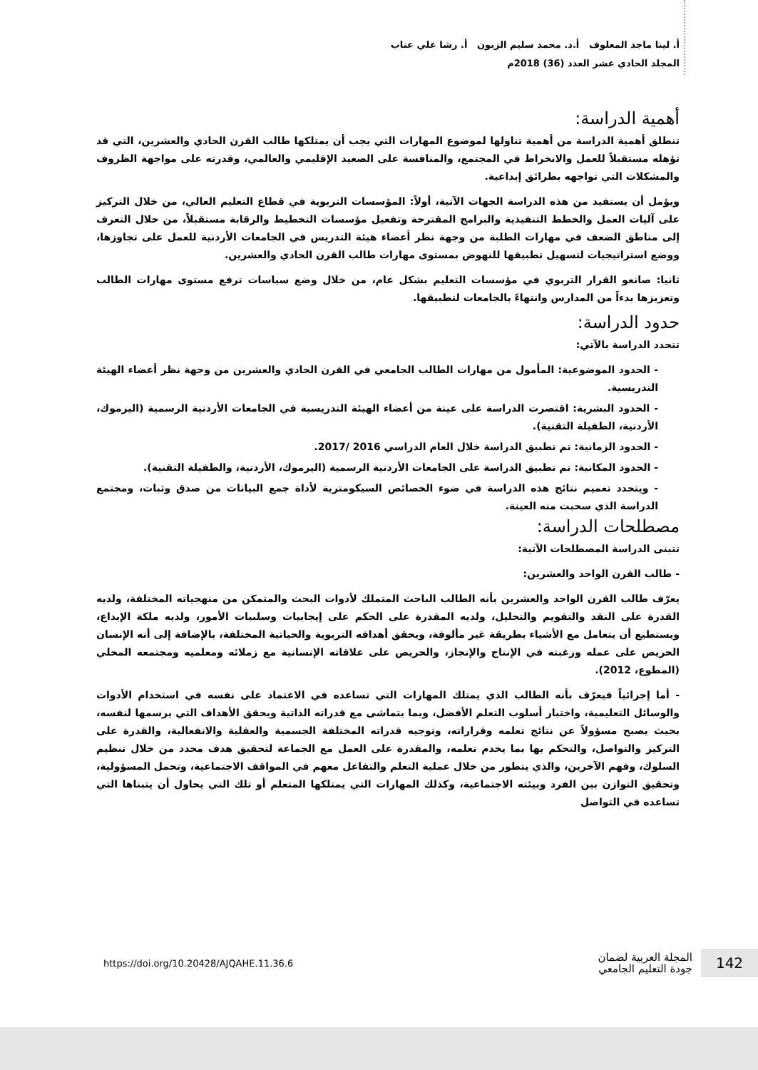أ. لينا ماجد المعلوف أ.د. محمد سليم الزبون أ. رشا علي عناب
المجلد الحادي عشر العدد (36) 2018م
أهمية الدراسة:
تنطلق أهمية الدراسة من أهمية تناولها لموضوع المهارات التي يجب أن يمتلكها طالب القرن الحادي والعشرين، التي قد تؤهله مستقبلاً للعمل والانخراط في المجتمع، والمنافسة على الصعيد الإقليمي والعالمي، وقدرته على مواجهة الظروف والمشكلات التي تواجهه بطرائق إبداعية.
ويؤمل أن يستفيد من هذه الدراسة الجهات الآتية، أولاً: المؤسسات التربوية في قطاع التعليم العالي، من خلال التركيز على آليات العمل والخطط التنفيذية والبرامج المقترحة وتفعيل مؤسسات التخطيط والرقابة مستقبلاً، من خلال التعرف إلى مناطق الضعف في مهارات الطلبة من وجهة نظر أعضاء هيئة التدريس في الجامعات الأردنية للعمل على تجاوزها، ووضع استراتيجيات لتسهيل تطبيقها للنهوض بمستوى مهارات طالب القرن الحادي والعشرين.
ثانيا: صانعو القرار التربوي في مؤسسات التعليم بشكل عام، من خلال وضع سياسات ترفع مستوى مهارات الطالب وتعزيزها بدءاً من المدارس وانتهاءً بالجامعات لتطبيقها.
حدود الدراسة:
تتحدد الدراسة بالآتي:
- الحدود الموضوعية: المأمول من مهارات الطالب الجامعي في القرن الحادي والعشرين من وجهة نظر أعضاء الهيئة التدريسية.
- الحدود البشرية: اقتصرت الدراسة على عينة من أعضاء الهيئة التدريسية في الجامعات الأردنية الرسمية (اليرموك، الأردنية، الطفيلة التقنية).
- الحدود الزمانية: تم تطبيق الدراسة خلال العام الدراسي 2016 /2017.
- الحدود المكانية: تم تطبيق الدراسة على الجامعات الأردنية الرسمية (اليرموك، الأردنية، والطفيلة التقنية).
- ويتحدد تعميم نتائج هذه الدراسة في ضوء الخصائص السيكومترية لأداة جمع البيانات من صدق وثبات، ومجتمع الدراسة الذي سحبت منه العينة.
مصطلحات الدراسة:
تتبنى الدراسة المصطلحات الآتية:
- طالب القرن الواحد والعشرين:
يعرّف طالب القرن الواحد والعشرين بأنه الطالب الباحث المتملك لأدوات البحث والمتمكن من منهجياته المختلفة، ولديه القدرة على النقد والتقويم والتحليل، ولديه المقدرة على الحكم على إيجابيات وسلبيات الأمور، ولديه ملكة الإبداع، ويستطيع أن يتعامل مع الأشياء بطريقة غير مألوفة، ويحقق أهدافه التربوية والحياتية المختلفة، بالإضافة إلى أنه الإنسان الحريص على عمله ورغبته في الإنتاج والإنجاز، والحريص على علاقاته الإنسانية مع زملائه ومعلميه ومجتمعه المحلي (المطوع، 2012).
- أما إجرائياً فيعرّف بأنه الطالب الذي يمتلك المهارات التي تساعده في الاعتماد على نفسه في استخدام الأدوات والوسائل التعليمية، واختيار أسلوب التعلم الأفضل، وبما يتماشى مع قدراته الذاتية ويحقق الأهداف التي يرسمها لنفسه، بحيث يصبح مسؤولاً عن نتائج تعلمه وقراراته، وتوجيه قدراته المختلفة الجسمية والعقلية والانفعالية، والقدرة على التركيز والتواصل، والتحكم بها بما يخدم تعلمه، والمقدرة على العمل مع الجماعة لتحقيق هدف محدد من خلال تنظيم السلوك، وفهم الآخرين، والذي يتطور من خلال عملية التعلم والتفاعل معهم في المواقف الاجتماعية، وتحمل المسؤولية، وتحقيق التوازن بين الفرد وبيئته الاجتماعية، وكذلك المهارات التي يمتلكها المتعلم أو تلك التي يحاول أن يتبناها التي تساعده في التواصل
https://doi.org/10.20428/AJQAHE.11.36.6 المجلة العربية لضمان
جودة التعليم الجامعي 142